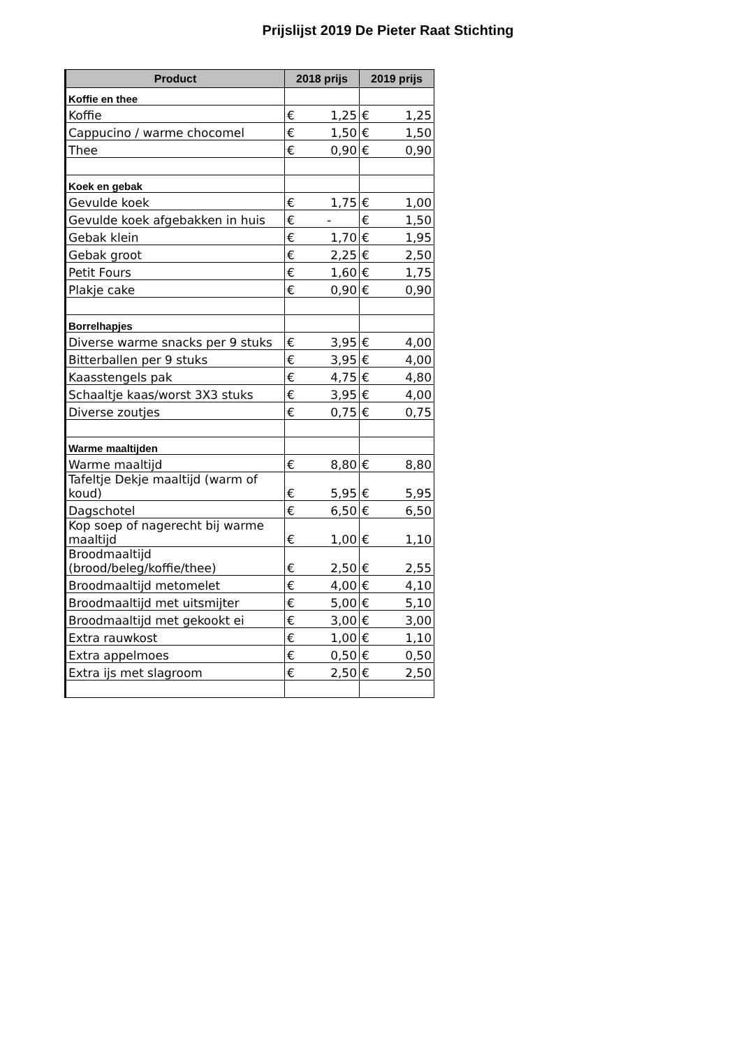Prijslijst 2019 De Pieter Raat Stichting
| Product | 2018 prijs | | 2019 prijs | |
| --- | --- | --- | --- | --- |
| Koffie en thee | | | | |
| Koffie | € | 1,25 | € | 1,25 |
| Cappucino / warme chocomel | € | 1,50 | € | 1,50 |
| Thee | € | 0,90 | € | 0,90 |
| Koek en gebak | | | | |
| Gevulde koek | € | 1,75 | € | 1,00 |
| Gevulde koek afgebakken in huis | € | - | € | 1,50 |
| Gebak klein | € | 1,70 | € | 1,95 |
| Gebak groot | € | 2,25 | € | 2,50 |
| Petit Fours | € | 1,60 | € | 1,75 |
| Plakje cake | € | 0,90 | € | 0,90 |
| Borrelhapjes | | | | |
| Diverse warme snacks per 9 stuks | € | 3,95 | € | 4,00 |
| Bitterballen per 9 stuks | € | 3,95 | € | 4,00 |
| Kaasstengels pak | € | 4,75 | € | 4,80 |
| Schaaltje kaas/worst 3X3 stuks | € | 3,95 | € | 4,00 |
| Diverse zoutjes | € | 0,75 | € | 0,75 |
| Warme maaltijden | | | | |
| Warme maaltijd | € | 8,80 | € | 8,80 |
| Tafeltje Dekje maaltijd (warm of koud) | € | 5,95 | € | 5,95 |
| Dagschotel | € | 6,50 | € | 6,50 |
| Kop soep of nagerecht bij warme maaltijd | € | 1,00 | € | 1,10 |
| Broodmaaltijd (brood/beleg/koffie/thee) | € | 2,50 | € | 2,55 |
| Broodmaaltijd metomelet | € | 4,00 | € | 4,10 |
| Broodmaaltijd met uitsmijter | € | 5,00 | € | 5,10 |
| Broodmaaltijd met gekookt ei | € | 3,00 | € | 3,00 |
| Extra rauwkost | € | 1,00 | € | 1,10 |
| Extra appelmoes | € | 0,50 | € | 0,50 |
| Extra ijs met slagroom | € | 2,50 | € | 2,50 |